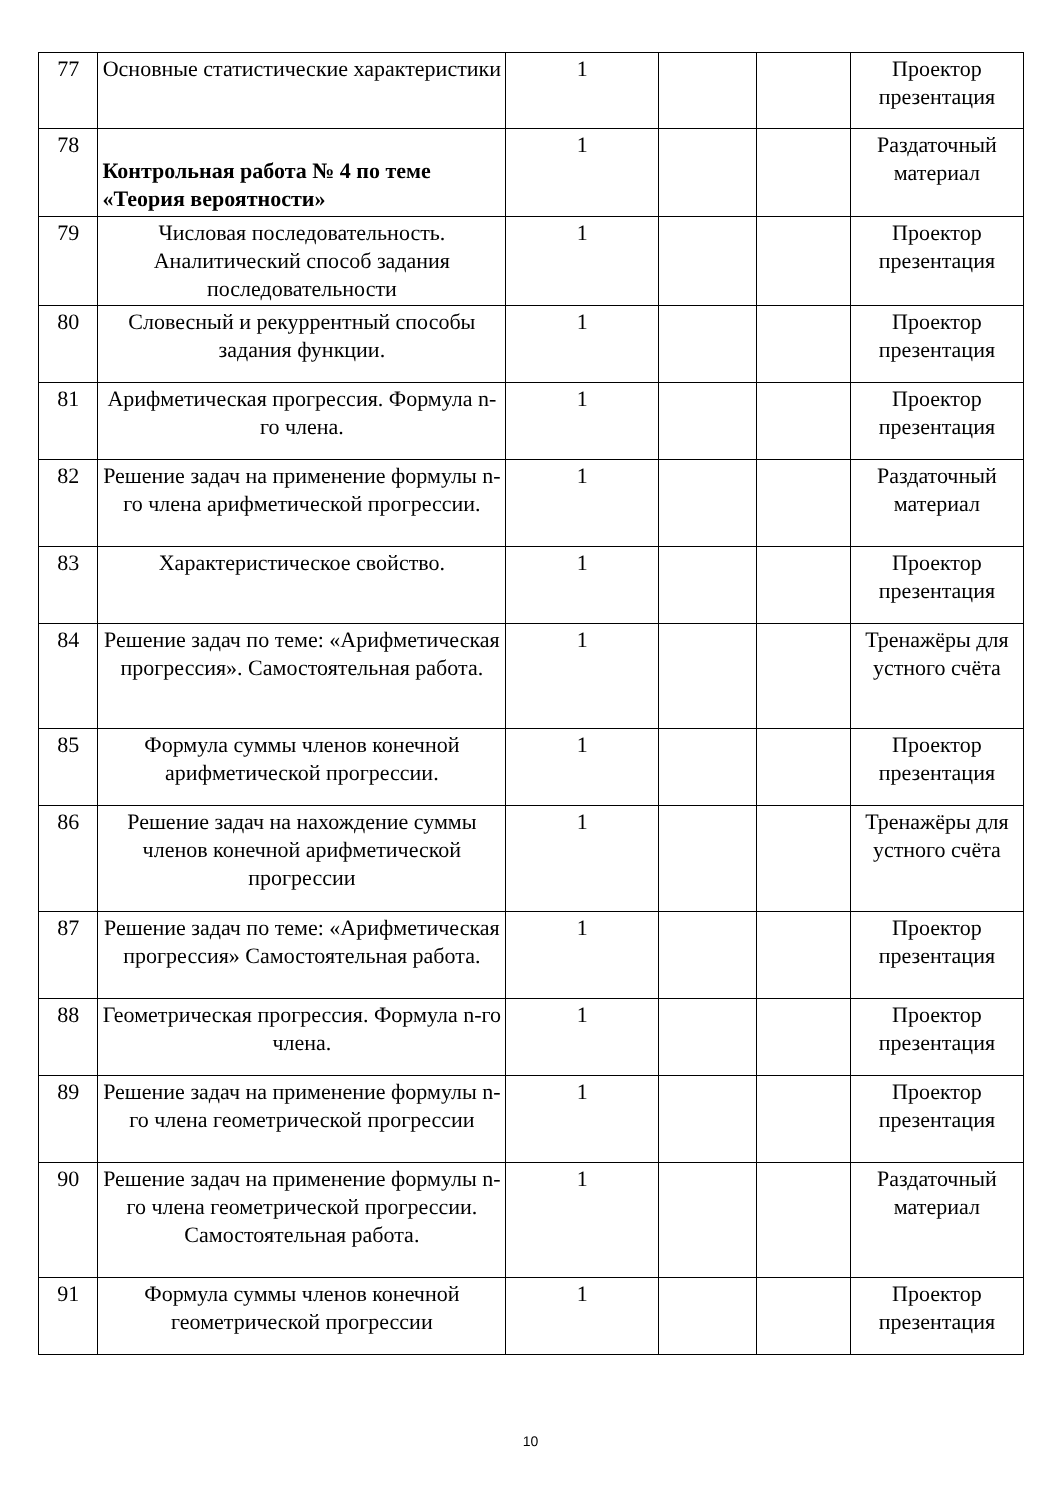| 77 | Основные статистические характеристики | 1 | | | Проектор презентация |
| 78 | Контрольная работа № 4 по теме «Теория вероятности» | 1 | | | Раздаточный материал |
| 79 | Числовая последовательность. Аналитический способ задания последовательности | 1 | | | Проектор презентация |
| 80 | Словесный и рекуррентный способы задания функции. | 1 | | | Проектор презентация |
| 81 | Арифметическая прогрессия. Формула n-го члена. | 1 | | | Проектор презентация |
| 82 | Решение задач на применение формулы n-го члена арифметической прогрессии. | 1 | | | Раздаточный материал |
| 83 | Характеристическое свойство. | 1 | | | Проектор презентация |
| 84 | Решение задач по теме: «Арифметическая прогрессия». Самостоятельная работа. | 1 | | | Тренажёры для устного счёта |
| 85 | Формула суммы членов конечной арифметической прогрессии. | 1 | | | Проектор презентация |
| 86 | Решение задач на нахождение суммы членов конечной арифметической прогрессии | 1 | | | Тренажёры для устного счёта |
| 87 | Решение задач по теме: «Арифметическая прогрессия» Самостоятельная работа. | 1 | | | Проектор презентация |
| 88 | Геометрическая прогрессия. Формула n-го члена. | 1 | | | Проектор презентация |
| 89 | Решение задач на применение формулы n-го члена геометрической прогрессии | 1 | | | Проектор презентация |
| 90 | Решение задач на применение формулы n-го члена геометрической прогрессии. Самостоятельная работа. | 1 | | | Раздаточный материал |
| 91 | Формула суммы членов конечной геометрической прогрессии | 1 | | | Проектор презентация |
10